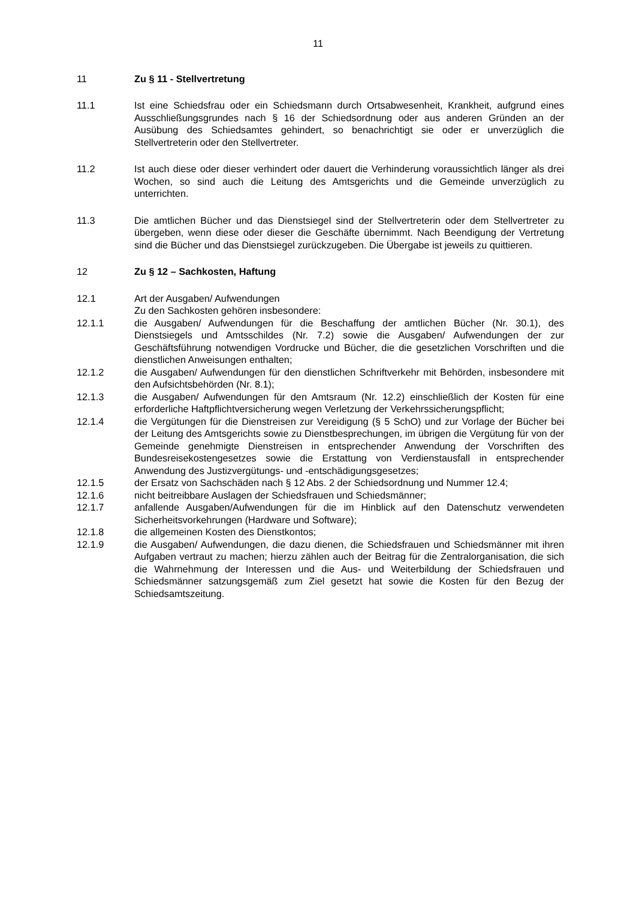11
11 Zu § 11 - Stellvertretung
11.1 Ist eine Schiedsfrau oder ein Schiedsmann durch Ortsabwesenheit, Krankheit, aufgrund eines Ausschließungsgrundes nach § 16 der Schiedsordnung oder aus anderen Gründen an der Ausübung des Schiedsamtes gehindert, so benachrichtigt sie oder er unverzüglich die Stellvertreterin oder den Stellvertreter.
11.2 Ist auch diese oder dieser verhindert oder dauert die Verhinderung voraussichtlich länger als drei Wochen, so sind auch die Leitung des Amtsgerichts und die Gemeinde unverzüglich zu unterrichten.
11.3 Die amtlichen Bücher und das Dienstsiegel sind der Stellvertreterin oder dem Stellvertreter zu übergeben, wenn diese oder dieser die Geschäfte übernimmt. Nach Beendigung der Vertretung sind die Bücher und das Dienstsiegel zurückzugeben. Die Übergabe ist jeweils zu quittieren.
12 Zu § 12 – Sachkosten, Haftung
12.1 Art der Ausgaben/ Aufwendungen
Zu den Sachkosten gehören insbesondere:
12.1.1 die Ausgaben/ Aufwendungen für die Beschaffung der amtlichen Bücher (Nr. 30.1), des Dienstsiegels und Amtsschildes (Nr. 7.2) sowie die Ausgaben/ Aufwendungen der zur Geschäftsführung notwendigen Vordrucke und Bücher, die die gesetzlichen Vorschriften und die dienstlichen Anweisungen enthalten;
12.1.2 die Ausgaben/ Aufwendungen für den dienstlichen Schriftverkehr mit Behörden, insbesondere mit den Aufsichtsbehörden (Nr. 8.1);
12.1.3 die Ausgaben/ Aufwendungen für den Amtsraum (Nr. 12.2) einschließlich der Kosten für eine erforderliche Haftpflichtversicherung wegen Verletzung der Verkehrssicherungspflicht;
12.1.4 die Vergütungen für die Dienstreisen zur Vereidigung (§ 5 SchO) und zur Vorlage der Bücher bei der Leitung des Amtsgerichts sowie zu Dienstbesprechungen, im übrigen die Vergütung für von der Gemeinde genehmigte Dienstreisen in entsprechender Anwendung der Vorschriften des Bundesreisekostengesetzes sowie die Erstattung von Verdienstausfall in entsprechender Anwendung des Justizvergütungs- und -entschädigungsgesetzes;
12.1.5 der Ersatz von Sachschäden nach § 12 Abs. 2 der Schiedsordnung und Nummer 12.4;
12.1.6 nicht beitreibbare Auslagen der Schiedsfrauen und Schiedsmänner;
12.1.7 anfallende Ausgaben/Aufwendungen für die im Hinblick auf den Datenschutz verwendeten Sicherheitsvorkehrungen (Hardware und Software);
12.1.8 die allgemeinen Kosten des Dienstkontos;
12.1.9 die Ausgaben/ Aufwendungen, die dazu dienen, die Schiedsfrauen und Schiedsmänner mit ihren Aufgaben vertraut zu machen; hierzu zählen auch der Beitrag für die Zentralorganisation, die sich die Wahrnehmung der Interessen und die Aus- und Weiterbildung der Schiedsfrauen und Schiedsmänner satzungsgemäß zum Ziel gesetzt hat sowie die Kosten für den Bezug der Schiedsamtszeitung.